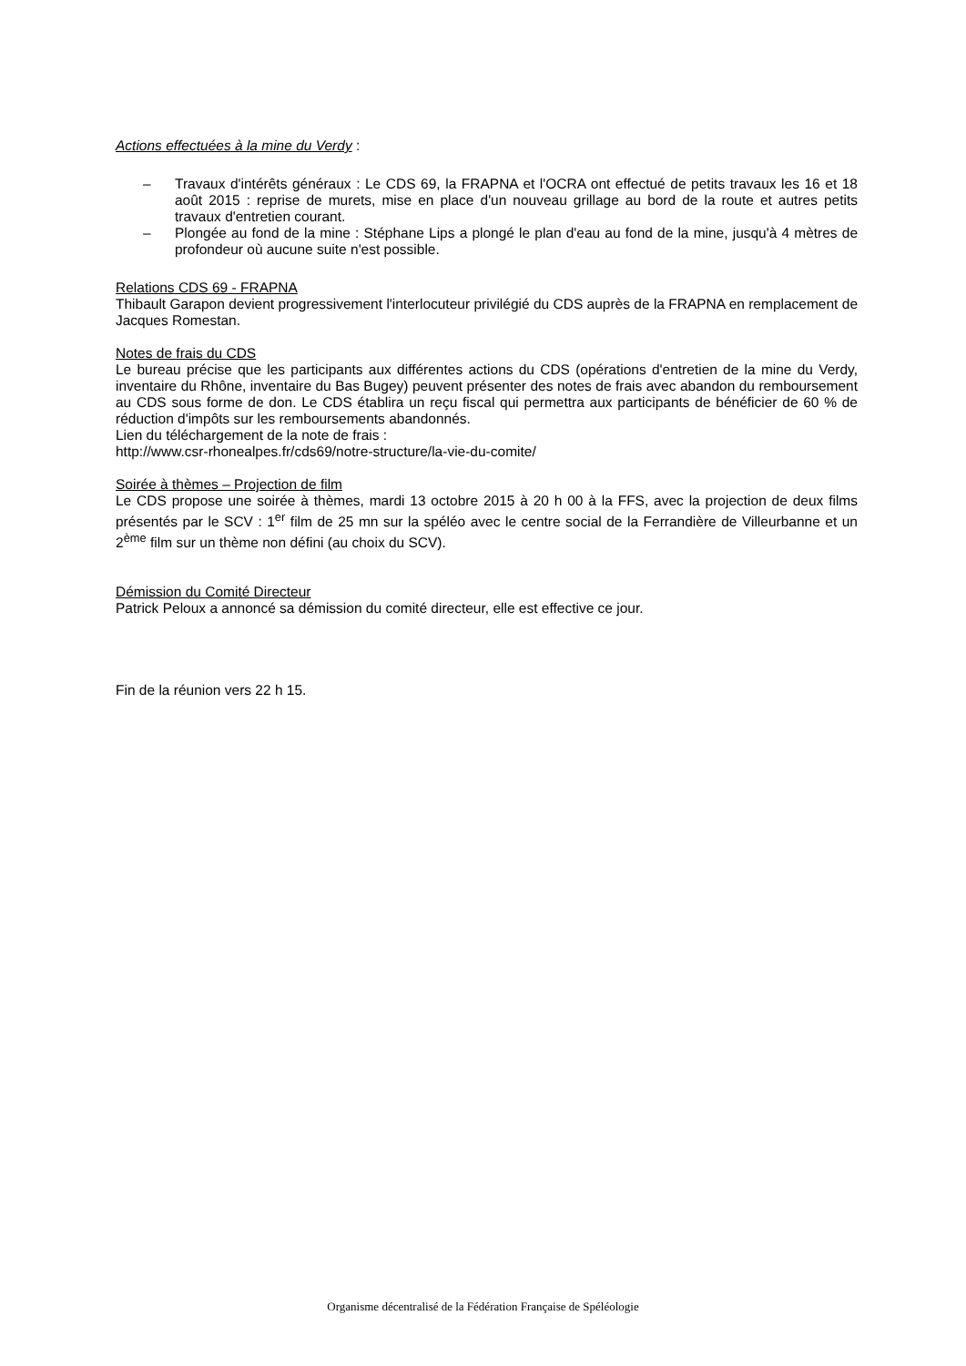Actions effectuées à la mine du Verdy :
– Travaux d'intérêts généraux : Le CDS 69, la FRAPNA et l'OCRA ont effectué de petits travaux les 16 et 18 août 2015 : reprise de murets, mise en place d'un nouveau grillage au bord de la route et autres petits travaux d'entretien courant.
– Plongée au fond de la mine : Stéphane Lips a plongé le plan d'eau au fond de la mine, jusqu'à 4 mètres de profondeur où aucune suite n'est possible.
Relations CDS 69 - FRAPNA
Thibault Garapon devient progressivement l'interlocuteur privilégié du CDS auprès de la FRAPNA en remplacement de Jacques Romestan.
Notes de frais du CDS
Le bureau précise que les participants aux différentes actions du CDS (opérations d'entretien de la mine du Verdy, inventaire du Rhône, inventaire du Bas Bugey) peuvent présenter des notes de frais avec abandon du remboursement au CDS sous forme de don. Le CDS établira un reçu fiscal qui permettra aux participants de bénéficier de 60 % de réduction d'impôts sur les remboursements abandonnés.
Lien du téléchargement de la note de frais :
http://www.csr-rhonealpes.fr/cds69/notre-structure/la-vie-du-comite/
Soirée à thèmes – Projection de film
Le CDS propose une soirée à thèmes, mardi 13 octobre 2015 à 20 h 00 à la FFS, avec la projection de deux films présentés par le SCV : 1<sup>er</sup> film de 25 mn sur la spéléo avec le centre social de la Ferrandière de Villeurbanne et un 2<sup>ème</sup> film sur un thème non défini (au choix du SCV).
Démission du Comité Directeur
Patrick Peloux a annoncé sa démission du comité directeur, elle est effective ce jour.
Fin de la réunion vers 22 h 15.
Organisme décentralisé de la Fédération Française de Spéléologie